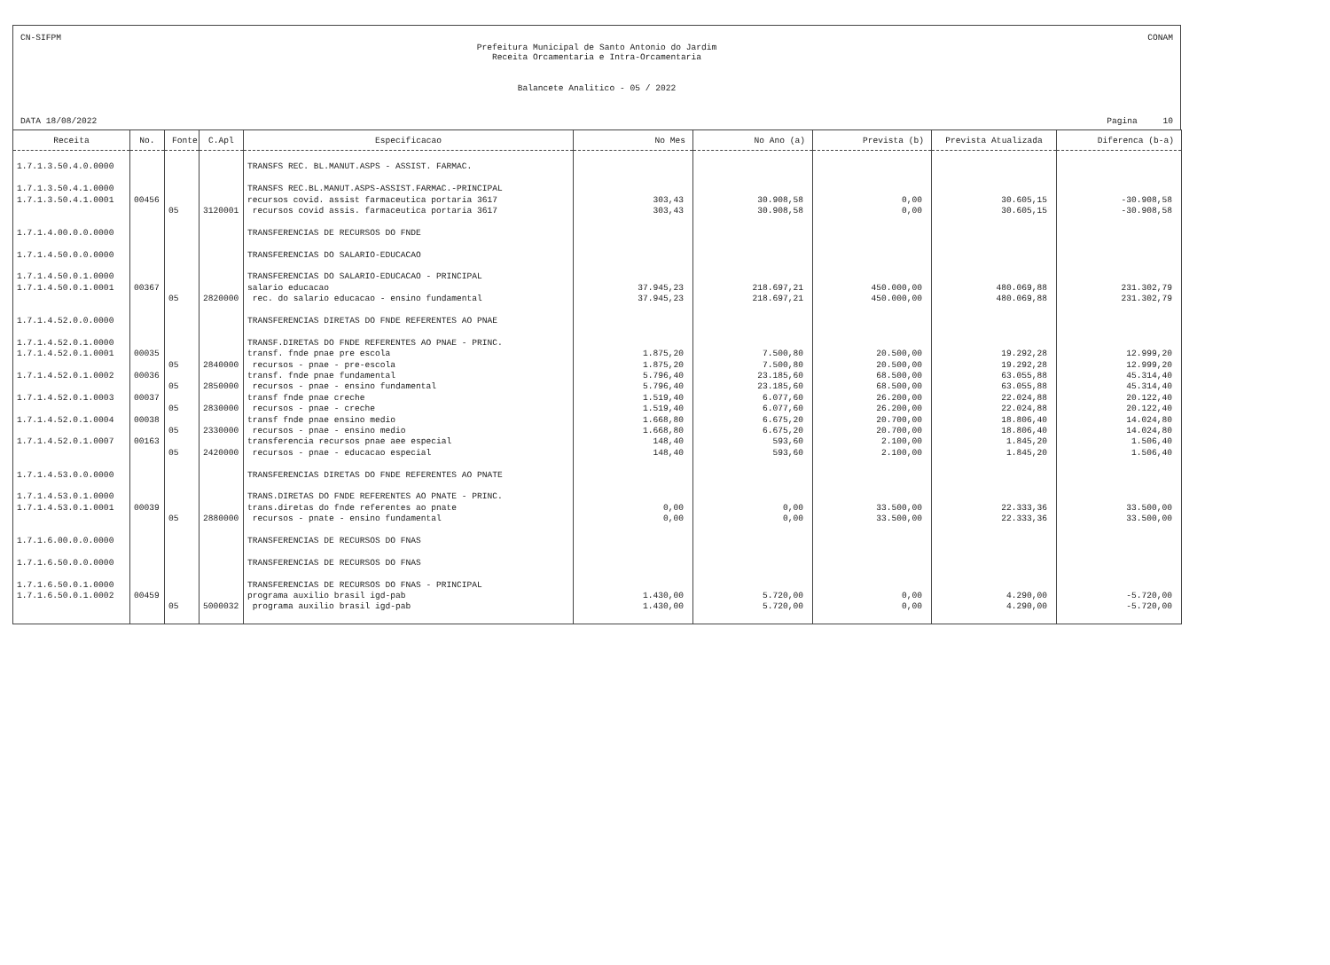CN-SIFPM CONAM
Prefeitura Municipal de Santo Antonio do Jardim
Receita Orcamentaria e Intra-Orcamentaria
Balancete Analitico - 05 / 2022
DATA 18/08/2022 Pagina 10
| Receita | No. | Fonte | C.Apl | Especificacao | No Mes | No Ano (a) | Prevista (b) | Prevista Atualizada | Diferenca (b-a) |
| --- | --- | --- | --- | --- | --- | --- | --- | --- | --- |
| 1.7.1.3.50.4.0.0000 | | | | TRANSFS REC. BL.MANUT.ASPS - ASSIST. FARMAC. | | | | | |
| 1.7.1.3.50.4.1.0000 | | | | TRANSFS REC.BL.MANUT.ASPS-ASSIST.FARMAC.-PRINCIPAL | | | | | |
| 1.7.1.3.50.4.1.0001 | 00456 | | | recursos covid. assist farmaceutica portaria 3617 | 303,43 | 30.908,58 | 0,00 | 30.605,15 | -30.908,58 |
| | | 05 | 3120001 | recursos covid assis. farmaceutica portaria 3617 | 303,43 | 30.908,58 | 0,00 | 30.605,15 | -30.908,58 |
| 1.7.1.4.00.0.0.0000 | | | | TRANSFERENCIAS DE RECURSOS DO FNDE | | | | | |
| 1.7.1.4.50.0.0.0000 | | | | TRANSFERENCIAS DO SALARIO-EDUCACAO | | | | | |
| 1.7.1.4.50.0.1.0000 | | | | TRANSFERENCIAS DO SALARIO-EDUCACAO - PRINCIPAL | | | | | |
| 1.7.1.4.50.0.1.0001 | 00367 | | | salario educacao | 37.945,23 | 218.697,21 | 450.000,00 | 480.069,88 | 231.302,79 |
| | | 05 | 2820000 | rec. do salario educacao - ensino fundamental | 37.945,23 | 218.697,21 | 450.000,00 | 480.069,88 | 231.302,79 |
| 1.7.1.4.52.0.0.0000 | | | | TRANSFERENCIAS DIRETAS DO FNDE REFERENTES AO PNAE | | | | | |
| 1.7.1.4.52.0.1.0000 | | | | TRANSF.DIRETAS DO FNDE REFERENTES AO PNAE - PRINC. | | | | | |
| 1.7.1.4.52.0.1.0001 | 00035 | | | transf. fnde pnae pre escola | 1.875,20 | 7.500,80 | 20.500,00 | 19.292,28 | 12.999,20 |
| | | 05 | 2840000 | recursos - pnae - pre-escola | 1.875,20 | 7.500,80 | 20.500,00 | 19.292,28 | 12.999,20 |
| 1.7.1.4.52.0.1.0002 | 00036 | | | transf. fnde pnae fundamental | 5.796,40 | 23.185,60 | 68.500,00 | 63.055,88 | 45.314,40 |
| | | 05 | 2850000 | recursos - pnae - ensino fundamental | 5.796,40 | 23.185,60 | 68.500,00 | 63.055,88 | 45.314,40 |
| 1.7.1.4.52.0.1.0003 | 00037 | | | transf fnde pnae creche | 1.519,40 | 6.077,60 | 26.200,00 | 22.024,88 | 20.122,40 |
| | | 05 | 2830000 | recursos - pnae - creche | 1.519,40 | 6.077,60 | 26.200,00 | 22.024,88 | 20.122,40 |
| 1.7.1.4.52.0.1.0004 | 00038 | | | transf fnde pnae ensino medio | 1.668,80 | 6.675,20 | 20.700,00 | 18.806,40 | 14.024,80 |
| | | 05 | 2330000 | recursos - pnae - ensino medio | 1.668,80 | 6.675,20 | 20.700,00 | 18.806,40 | 14.024,80 |
| 1.7.1.4.52.0.1.0007 | 00163 | | | transferencia recursos pnae aee especial | 148,40 | 593,60 | 2.100,00 | 1.845,20 | 1.506,40 |
| | | 05 | 2420000 | recursos - pnae - educacao especial | 148,40 | 593,60 | 2.100,00 | 1.845,20 | 1.506,40 |
| 1.7.1.4.53.0.0.0000 | | | | TRANSFERENCIAS DIRETAS DO FNDE REFERENTES AO PNATE | | | | | |
| 1.7.1.4.53.0.1.0000 | | | | TRANS.DIRETAS DO FNDE REFERENTES AO PNATE - PRINC. | | | | | |
| 1.7.1.4.53.0.1.0001 | 00039 | | | trans.diretas do fnde referentes ao pnate | 0,00 | 0,00 | 33.500,00 | 22.333,36 | 33.500,00 |
| | | 05 | 2880000 | recursos - pnate - ensino fundamental | 0,00 | 0,00 | 33.500,00 | 22.333,36 | 33.500,00 |
| 1.7.1.6.00.0.0.0000 | | | | TRANSFERENCIAS DE RECURSOS DO FNAS | | | | | |
| 1.7.1.6.50.0.0.0000 | | | | TRANSFERENCIAS DE RECURSOS DO FNAS | | | | | |
| 1.7.1.6.50.0.1.0000 | | | | TRANSFERENCIAS DE RECURSOS DO FNAS - PRINCIPAL | | | | | |
| 1.7.1.6.50.0.1.0002 | 00459 | | | programa auxilio brasil igd-pab | 1.430,00 | 5.720,00 | 0,00 | 4.290,00 | -5.720,00 |
| | | 05 | 5000032 | programa auxilio brasil igd-pab | 1.430,00 | 5.720,00 | 0,00 | 4.290,00 | -5.720,00 |